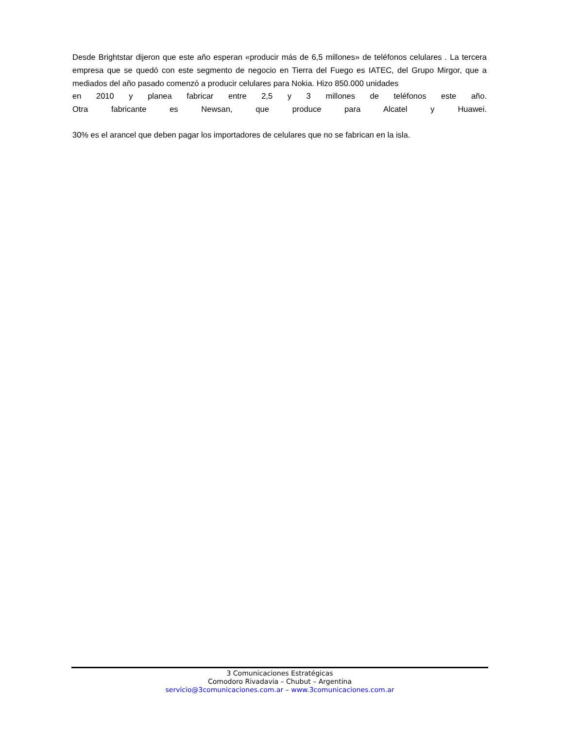Desde Brightstar dijeron que este año esperan «producir más de 6,5 millones» de teléfonos celulares . La tercera empresa que se quedó con este segmento de negocio en Tierra del Fuego es IATEC, del Grupo Mirgor, que a mediados del año pasado comenzó a producir celulares para Nokia. Hizo 850.000 unidades
en 2010 y planea fabricar entre 2,5 y 3 millones de teléfonos este año.
Otra fabricante es Newsan, que produce para Alcatel y Huawei.
30% es el arancel que deben pagar los importadores de celulares que no se fabrican en la isla.
3 Comunicaciones Estratégicas
Comodoro Rivadavia – Chubut – Argentina
servicio@3comunicaciones.com.ar – www.3comunicaciones.com.ar